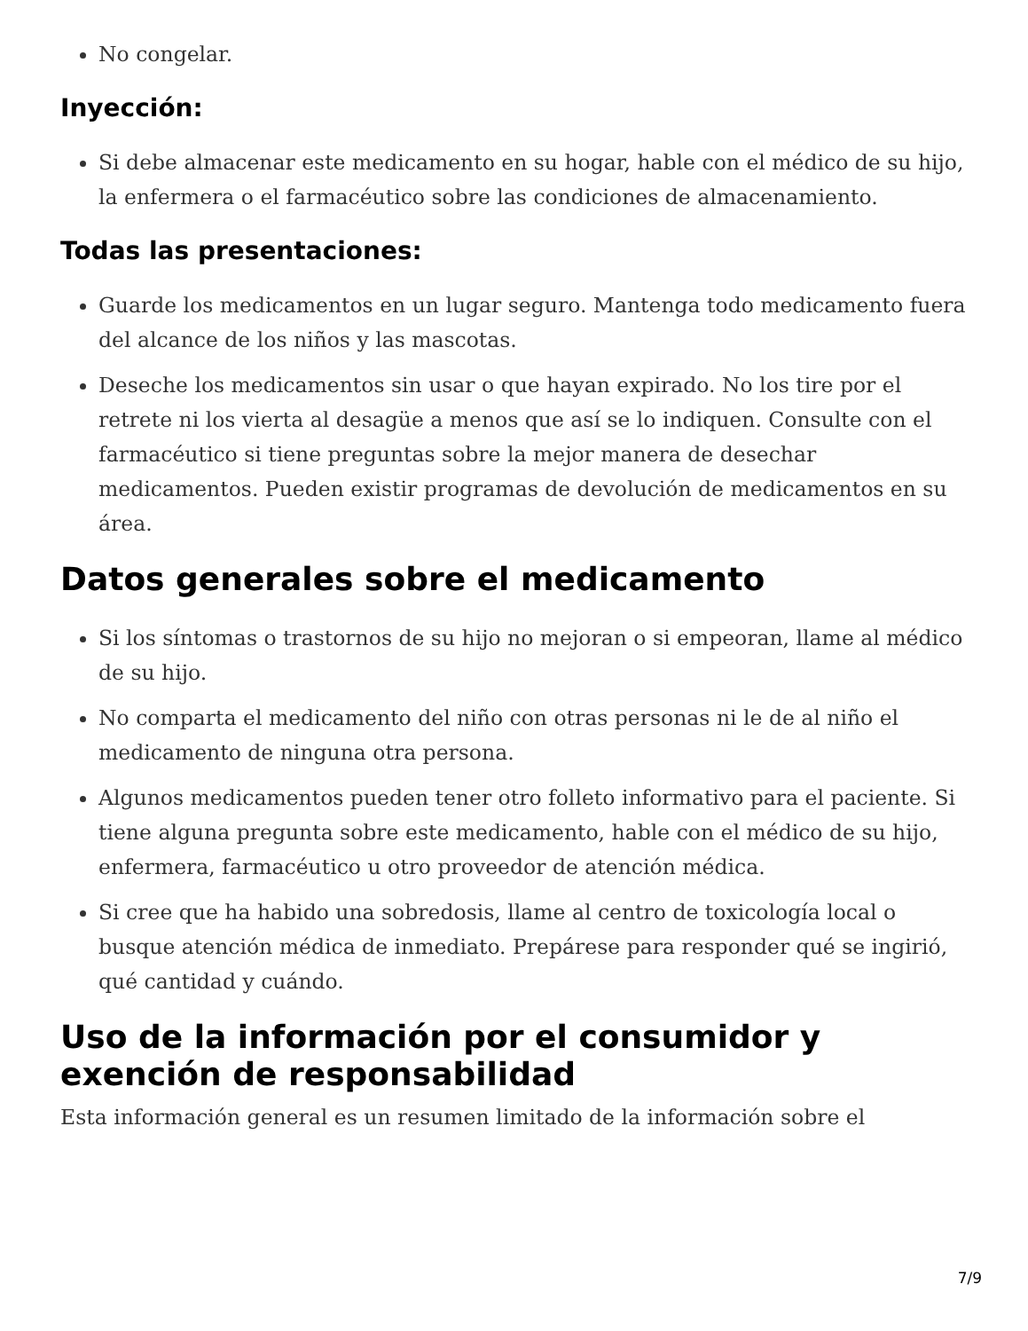No congelar.
Inyección:
Si debe almacenar este medicamento en su hogar, hable con el médico de su hijo, la enfermera o el farmacéutico sobre las condiciones de almacenamiento.
Todas las presentaciones:
Guarde los medicamentos en un lugar seguro. Mantenga todo medicamento fuera del alcance de los niños y las mascotas.
Deseche los medicamentos sin usar o que hayan expirado. No los tire por el retrete ni los vierta al desagüe a menos que así se lo indiquen. Consulte con el farmacéutico si tiene preguntas sobre la mejor manera de desechar medicamentos. Pueden existir programas de devolución de medicamentos en su área.
Datos generales sobre el medicamento
Si los síntomas o trastornos de su hijo no mejoran o si empeoran, llame al médico de su hijo.
No comparta el medicamento del niño con otras personas ni le de al niño el medicamento de ninguna otra persona.
Algunos medicamentos pueden tener otro folleto informativo para el paciente. Si tiene alguna pregunta sobre este medicamento, hable con el médico de su hijo, enfermera, farmacéutico u otro proveedor de atención médica.
Si cree que ha habido una sobredosis, llame al centro de toxicología local o busque atención médica de inmediato. Prepárese para responder qué se ingirió, qué cantidad y cuándo.
Uso de la información por el consumidor y exención de responsabilidad
Esta información general es un resumen limitado de la información sobre el
7/9